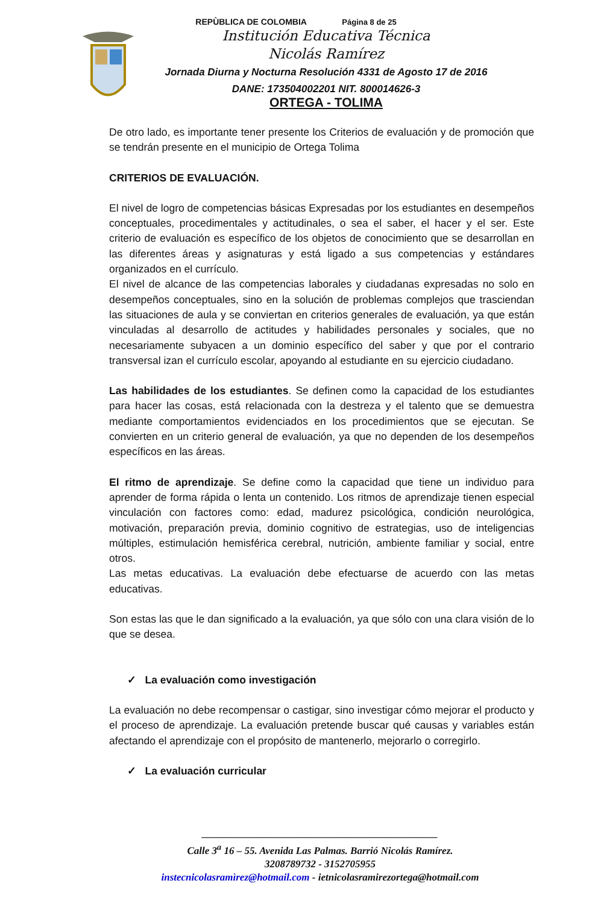REPÙBLICA DE COLOMBIA Página 8 de 25
Institución Educativa Técnica
Nicolás Ramírez
Jornada Diurna y Nocturna Resolución 4331 de Agosto 17 de 2016
DANE: 173504002201 NIT. 800014626-3
ORTEGA - TOLIMA
De otro lado, es importante tener presente los Criterios de evaluación y de promoción que se tendrán presente en el municipio de Ortega Tolima
CRITERIOS DE EVALUACIÓN.
El nivel de logro de competencias básicas Expresadas por los estudiantes en desempeños conceptuales, procedimentales y actitudinales, o sea el saber, el hacer y el ser. Este criterio de evaluación es específico de los objetos de conocimiento que se desarrollan en las diferentes áreas y asignaturas y está ligado a sus competencias y estándares organizados en el currículo.
El nivel de alcance de las competencias laborales y ciudadanas expresadas no solo en desempeños conceptuales, sino en la solución de problemas complejos que trasciendan las situaciones de aula y se conviertan en criterios generales de evaluación, ya que están vinculadas al desarrollo de actitudes y habilidades personales y sociales, que no necesariamente subyacen a un dominio específico del saber y que por el contrario transversal izan el currículo escolar, apoyando al estudiante en su ejercicio ciudadano.
Las habilidades de los estudiantes. Se definen como la capacidad de los estudiantes para hacer las cosas, está relacionada con la destreza y el talento que se demuestra mediante comportamientos evidenciados en los procedimientos que se ejecutan. Se convierten en un criterio general de evaluación, ya que no dependen de los desempeños específicos en las áreas.
El ritmo de aprendizaje. Se define como la capacidad que tiene un individuo para aprender de forma rápida o lenta un contenido. Los ritmos de aprendizaje tienen especial vinculación con factores como: edad, madurez psicológica, condición neurológica, motivación, preparación previa, dominio cognitivo de estrategias, uso de inteligencias múltiples, estimulación hemisférica cerebral, nutrición, ambiente familiar y social, entre otros.
Las metas educativas. La evaluación debe efectuarse de acuerdo con las metas educativas.
Son estas las que le dan significado a la evaluación, ya que sólo con una clara visión de lo que se desea.
✓ La evaluación como investigación
La evaluación no debe recompensar o castigar, sino investigar cómo mejorar el producto y el proceso de aprendizaje. La evaluación pretende buscar qué causas y variables están afectando el aprendizaje con el propósito de mantenerlo, mejorarlo o corregirlo.
✓ La evaluación curricular
______________________________________________
Calle 3<sup>a</sup> 16 – 55. Avenida Las Palmas. Barrió Nicolás Ramírez.
3208789732 - 3152705955
instecnicolasramìrez@hotmail.com - ietnicolasramirezortega@hotmail.com